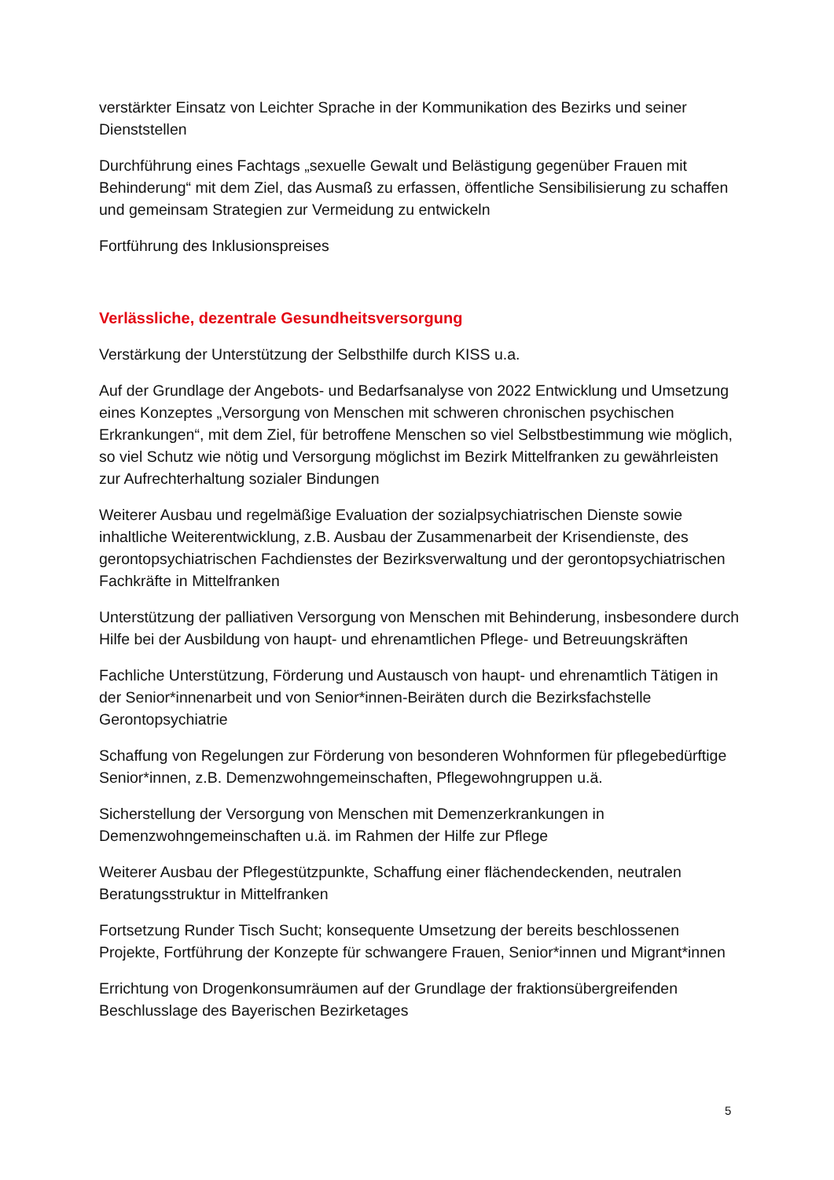verstärkter Einsatz von Leichter Sprache in der Kommunikation des Bezirks und seiner Dienststellen
Durchführung eines Fachtags „sexuelle Gewalt und Belästigung gegenüber Frauen mit Behinderung“ mit dem Ziel, das Ausmaß zu erfassen, öffentliche Sensibilisierung zu schaffen und gemeinsam Strategien zur Vermeidung zu entwickeln
Fortführung des Inklusionspreises
Verlässliche, dezentrale Gesundheitsversorgung
Verstärkung der Unterstützung der Selbsthilfe durch KISS u.a.
Auf der Grundlage der Angebots- und Bedarfsanalyse von 2022 Entwicklung und Umsetzung eines Konzeptes „Versorgung von Menschen mit schweren chronischen psychischen Erkrankungen“, mit dem Ziel, für betroffene Menschen so viel Selbstbestimmung wie möglich, so viel Schutz wie nötig und Versorgung möglichst im Bezirk Mittelfranken zu gewährleisten zur Aufrechterhaltung sozialer Bindungen
Weiterer Ausbau und regelmäßige Evaluation der sozialpsychiatrischen Dienste sowie inhaltliche Weiterentwicklung, z.B. Ausbau der Zusammenarbeit der Krisendienste, des gerontopsychiatrischen Fachdienstes der Bezirksverwaltung und der gerontopsychiatrischen Fachkräfte in Mittelfranken
Unterstützung der palliativen Versorgung von Menschen mit Behinderung, insbesondere durch Hilfe bei der Ausbildung von haupt- und ehrenamtlichen Pflege- und Betreuungskräften
Fachliche Unterstützung, Förderung und Austausch von haupt- und ehrenamtlich Tätigen in der Senior*innenarbeit und von Senior*innen-Beiräten durch die Bezirksfachstelle Gerontopsychiatrie
Schaffung von Regelungen zur Förderung von besonderen Wohnformen für pflegebedürftige Senior*innen, z.B. Demenzwohngemeinschaften, Pflegewohngruppen u.ä.
Sicherstellung der Versorgung von Menschen mit Demenzerkrankungen in Demenzwohngemeinschaften u.ä. im Rahmen der Hilfe zur Pflege
Weiterer Ausbau der Pflegestützpunkte, Schaffung einer flächendeckenden, neutralen Beratungsstruktur in Mittelfranken
Fortsetzung Runder Tisch Sucht; konsequente Umsetzung der bereits beschlossenen Projekte, Fortführung der Konzepte für schwangere Frauen, Senior*innen und Migrant*innen
Errichtung von Drogenkonsumräumen auf der Grundlage der fraktionsübergreifenden Beschlusslage des Bayerischen Bezirketages
5